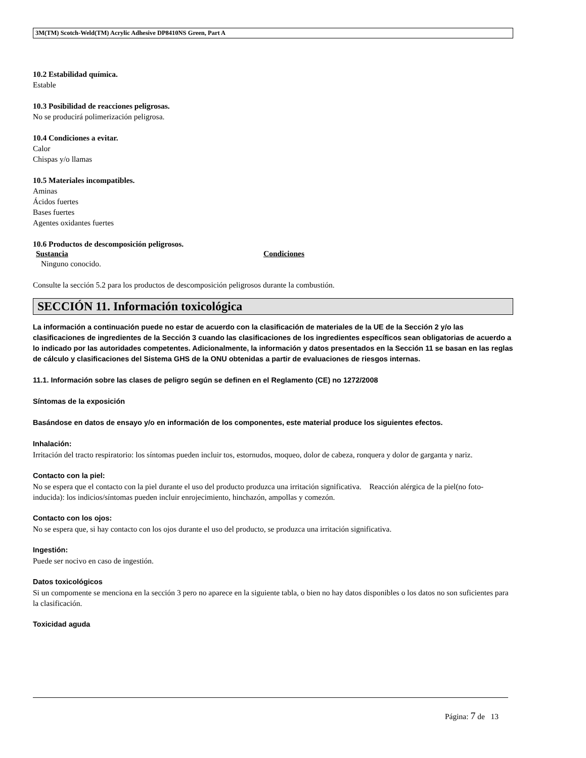3M(TM) Scotch-Weld(TM) Acrylic Adhesive DP8410NS Green, Part A
10.2 Estabilidad química.
Estable
10.3 Posibilidad de reacciones peligrosas.
No se producirá polimerización peligrosa.
10.4 Condiciones a evitar.
Calor
Chispas y/o llamas
10.5 Materiales incompatibles.
Aminas
Ácidos fuertes
Bases fuertes
Agentes oxidantes fuertes
10.6 Productos de descomposición peligrosos.
Sustancia Condiciones
Ninguno conocido.
Consulte la sección 5.2 para los productos de descomposición peligrosos durante la combustión.
SECCIÓN 11. Información toxicológica
La información a continuación puede no estar de acuerdo con la clasificación de materiales de la UE de la Sección 2 y/o las clasificaciones de ingredientes de la Sección 3 cuando las clasificaciones de los ingredientes específicos sean obligatorias de acuerdo a lo indicado por las autoridades competentes. Adicionalmente, la información y datos presentados en la Sección 11 se basan en las reglas de cálculo y clasificaciones del Sistema GHS de la ONU obtenidas a partir de evaluaciones de riesgos internas.
11.1. Información sobre las clases de peligro según se definen en el Reglamento (CE) no 1272/2008
Síntomas de la exposición
Basándose en datos de ensayo y/o en información de los componentes, este material produce los siguientes efectos.
Inhalación:
Irritación del tracto respiratorio: los síntomas pueden incluir tos, estornudos, moqueo, dolor de cabeza, ronquera y dolor de garganta y nariz.
Contacto con la piel:
No se espera que el contacto con la piel durante el uso del producto produzca una irritación significativa. Reacción alérgica de la piel(no foto-inducida): los indicios/síntomas pueden incluir enrojecimiento, hinchazón, ampollas y comezón.
Contacto con los ojos:
No se espera que, si hay contacto con los ojos durante el uso del producto, se produzca una irritación significativa.
Ingestión:
Puede ser nocivo en caso de ingestión.
Datos toxicológicos
Si un compomente se menciona en la sección 3 pero no aparece en la siguiente tabla, o bien no hay datos disponibles o los datos no son suficientes para la clasificación.
Toxicidad aguda
Página: 7 de 13